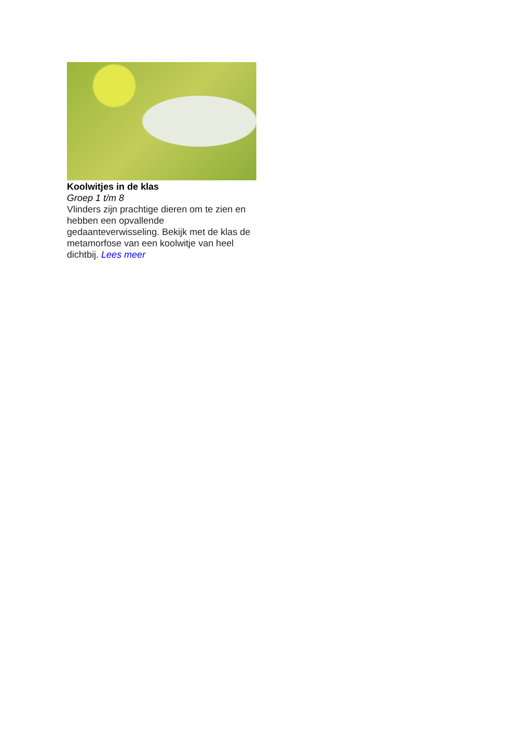Koolwitjes in de klas
Groep 1 t/m 8
Vlinders zijn prachtige dieren om te zien en hebben een opvallende gedaanteverwisseling. Bekijk met de klas de metamorfose van een koolwitje van heel dichtbij. Lees meer